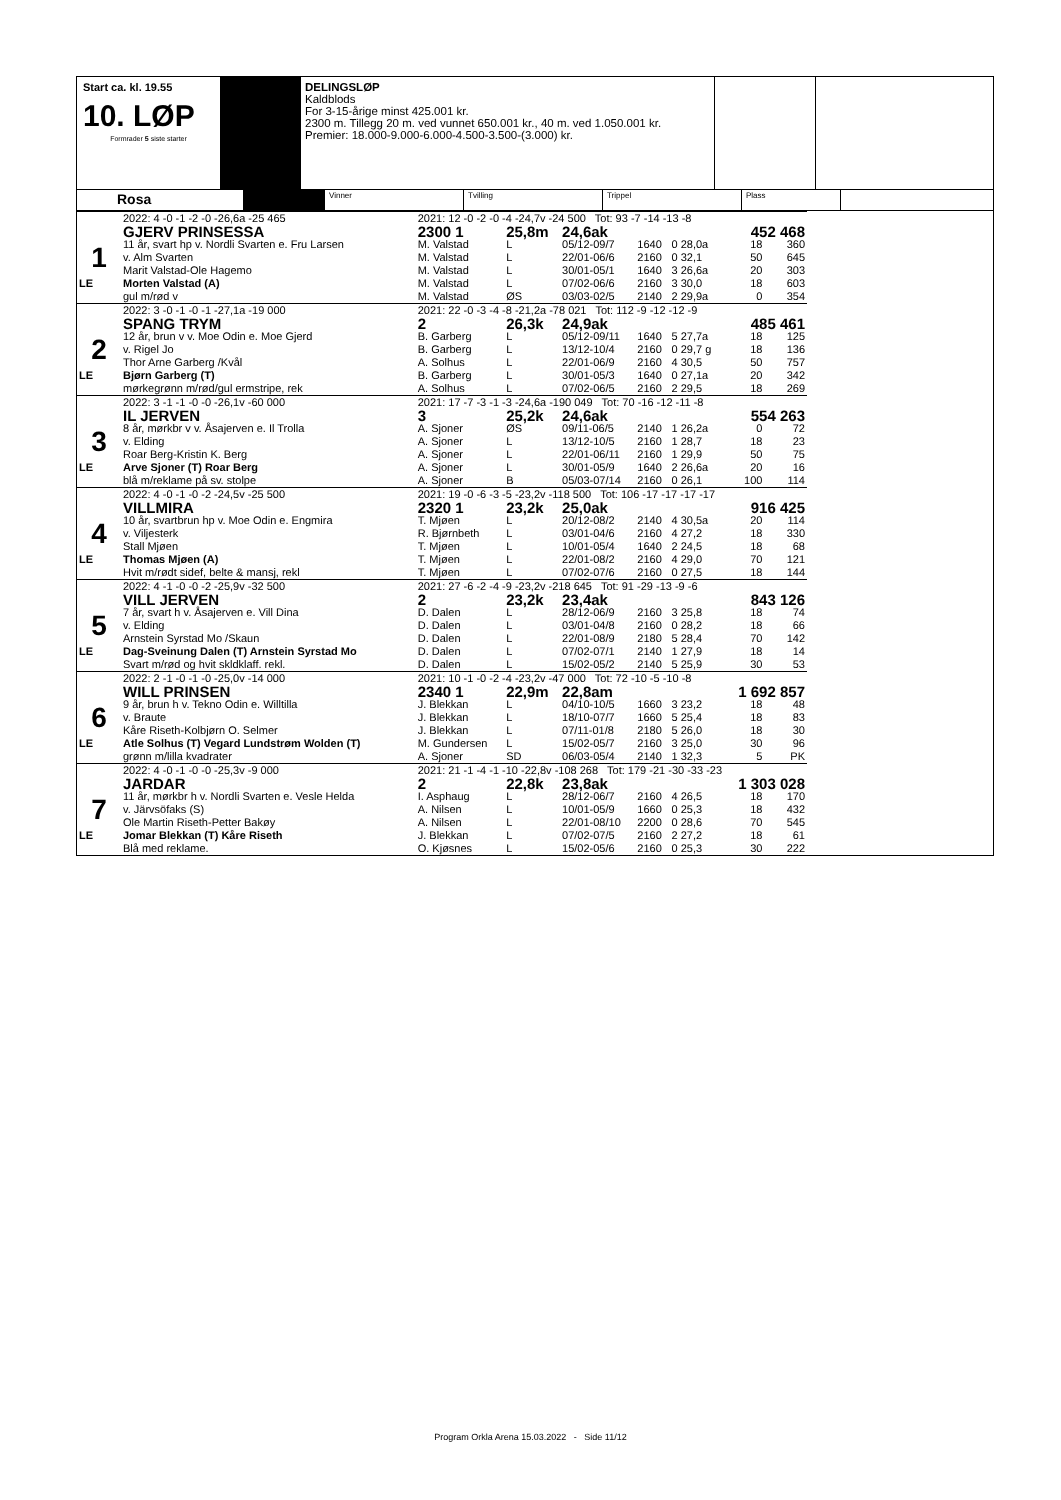Start ca. kl. 19.55
10. LØP
Formrader 5 siste starter
DELINGSLØP
Kaldblods
For 3-15-årige minst 425.001 kr.
2300 m. Tillegg 20 m. ved vunnet 650.001 kr., 40 m. ved 1.050.001 kr.
Premier: 18.000-9.000-6.000-4.500-3.500-(3.000) kr.
Rosa
Vinner Tvilling Trippel Plass
| | 2022: 4 -0 -1 -2 -0 -26,6a -25 465 | | 2021: 12 -0 -2 -0 -4 -24,7v -24 500 Tot: 93 -7 -14 -13 -8 | | | | | | |
| | GJERV PRINSESSA | | 2300 1 | 25,8m | 24,6ak | | | 452 468 | |
| 1 | 11 år, svart hp v. Nordli Svarten e. Fru Larsen | | M. Valstad | L | 05/12-09/7 | 1640 | 0 28,0a | 18 | 360 |
| | v. Alm Svarten | | M. Valstad | L | 22/01-06/6 | 2160 | 0 32,1 | 50 | 645 |
| | Marit Valstad-Ole Hagemo | | M. Valstad | L | 30/01-05/1 | 1640 | 3 26,6a | 20 | 303 |
| LE | Morten Valstad (A) | | M. Valstad | L | 07/02-06/6 | 2160 | 3 30,0 | 18 | 603 |
| | gul m/rød v | | M. Valstad | ØS | 03/03-02/5 | 2140 | 2 29,9a | 0 | 354 |
| | 2022: 3 -0 -1 -0 -1 -27,1a -19 000 | | 2021: 22 -0 -3 -4 -8 -21,2a -78 021 Tot: 112 -9 -12 -12 -9 | | | | | | |
| | SPANG TRYM | | 2 | 26,3k | 24,9ak | | | 485 461 | |
| 2 | 12 år, brun v v. Moe Odin e. Moe Gjerd | | B. Garberg | L | 05/12-09/11 | 1640 | 5 27,7a | 18 | 125 |
| | v. Rigel Jo | | B. Garberg | L | 13/12-10/4 | 2160 | 0 29,7 g | 18 | 136 |
| | Thor Arne Garberg /Kvål | | A. Solhus | L | 22/01-06/9 | 2160 | 4 30,5 | 50 | 757 |
| LE | Bjørn Garberg (T) | | B. Garberg | L | 30/01-05/3 | 1640 | 0 27,1a | 20 | 342 |
| | mørkegrønn m/rød/gul ermstripe, rek | | A. Solhus | L | 07/02-06/5 | 2160 | 2 29,5 | 18 | 269 |
| | 2022: 3 -1 -1 -0 -0 -26,1v -60 000 | | 2021: 17 -7 -3 -1 -3 -24,6a -190 049 Tot: 70 -16 -12 -11 -8 | | | | | | |
| | IL JERVEN | | 3 | 25,2k | 24,6ak | | | 554 263 | |
| 3 | 8 år, mørkbr v v. Åsajerven e. Il Trolla | | A. Sjoner | ØS | 09/11-06/5 | 2140 | 1 26,2a | 0 | 72 |
| | v. Elding | | A. Sjoner | L | 13/12-10/5 | 2160 | 1 28,7 | 18 | 23 |
| | Roar Berg-Kristin K. Berg | | A. Sjoner | L | 22/01-06/11 | 2160 | 1 29,9 | 50 | 75 |
| LE | Arve Sjoner (T) Roar Berg | | A. Sjoner | L | 30/01-05/9 | 1640 | 2 26,6a | 20 | 16 |
| | blå m/reklame på sv. stolpe | | A. Sjoner | B | 05/03-07/14 | 2160 | 0 26,1 | 100 | 114 |
| | 2022: 4 -0 -1 -0 -2 -24,5v -25 500 | | 2021: 19 -0 -6 -3 -5 -23,2v -118 500 Tot: 106 -17 -17 -17 -17 | | | | | | |
| | VILLMIRA | | 2320 1 | 23,2k | 25,0ak | | | 916 425 | |
| 4 | 10 år, svartbrun hp v. Moe Odin e. Engmira | | T. Mjøen | L | 20/12-08/2 | 2140 | 4 30,5a | 20 | 114 |
| | v. Viljesterk | | R. Bjørnbeth | L | 03/01-04/6 | 2160 | 4 27,2 | 18 | 330 |
| | Stall Mjøen | | T. Mjøen | L | 10/01-05/4 | 1640 | 2 24,5 | 18 | 68 |
| LE | Thomas Mjøen (A) | | T. Mjøen | L | 22/01-08/2 | 2160 | 4 29,0 | 70 | 121 |
| | Hvit m/rødt sidef, belte & mansj, rekl | | T. Mjøen | L | 07/02-07/6 | 2160 | 0 27,5 | 18 | 144 |
| | 2022: 4 -1 -0 -0 -2 -25,9v -32 500 | | 2021: 27 -6 -2 -4 -9 -23,2v -218 645 Tot: 91 -29 -13 -9 -6 | | | | | | |
| | VILL JERVEN | | 2 | 23,2k | 23,4ak | | | 843 126 | |
| 5 | 7 år, svart h v. Åsajerven e. Vill Dina | | D. Dalen | L | 28/12-06/9 | 2160 | 3 25,8 | 18 | 74 |
| | v. Elding | | D. Dalen | L | 03/01-04/8 | 2160 | 0 28,2 | 18 | 66 |
| | Arnstein Syrstad Mo /Skaun | | D. Dalen | L | 22/01-08/9 | 2180 | 5 28,4 | 70 | 142 |
| LE | Dag-Sveinung Dalen (T) Arnstein Syrstad Mo | | D. Dalen | L | 07/02-07/1 | 2140 | 1 27,9 | 18 | 14 |
| | Svart m/rød og hvit skldklaff. rekl. | | D. Dalen | L | 15/02-05/2 | 2140 | 5 25,9 | 30 | 53 |
| | 2022: 2 -1 -0 -1 -0 -25,0v -14 000 | | 2021: 10 -1 -0 -2 -4 -23,2v -47 000 Tot: 72 -10 -5 -10 -8 | | | | | | |
| | WILL PRINSEN | | 2340 1 | 22,9m | 22,8am | | | 1 692 857 | |
| 6 | 9 år, brun h v. Tekno Odin e. Willtilla | | J. Blekkan | L | 04/10-10/5 | 1660 | 3 23,2 | 18 | 48 |
| | v. Braute | | J. Blekkan | L | 18/10-07/7 | 1660 | 5 25,4 | 18 | 83 |
| | Kåre Riseth-Kolbjørn O. Selmer | | J. Blekkan | L | 07/11-01/8 | 2180 | 5 26,0 | 18 | 30 |
| LE | Atle Solhus (T) Vegard Lundstrøm Wolden (T) | | M. Gundersen | L | 15/02-05/7 | 2160 | 3 25,0 | 30 | 96 |
| | grønn m/lilla kvadrater | | A. Sjoner | SD | 06/03-05/4 | 2140 | 1 32,3 | 5 | PK |
| | 2022: 4 -0 -1 -0 -0 -25,3v -9 000 | | 2021: 21 -1 -4 -1 -10 -22,8v -108 268 Tot: 179 -21 -30 -33 -23 | | | | | | |
| | JARDAR | | 2 | 22,8k | 23,8ak | | | 1 303 028 | |
| 7 | 11 år, mørkbr h v. Nordli Svarten e. Vesle Helda | | I. Asphaug | L | 28/12-06/7 | 2160 | 4 26,5 | 18 | 170 |
| | v. Järvsöfaks (S) | | A. Nilsen | L | 10/01-05/9 | 1660 | 0 25,3 | 18 | 432 |
| | Ole Martin Riseth-Petter Bakøy | | A. Nilsen | L | 22/01-08/10 | 2200 | 0 28,6 | 70 | 545 |
| LE | Jomar Blekkan (T) Kåre Riseth | | J. Blekkan | L | 07/02-07/5 | 2160 | 2 27,2 | 18 | 61 |
| | Blå med reklame. | | O. Kjøsnes | L | 15/02-05/6 | 2160 | 0 25,3 | 30 | 222 |
Program Orkla Arena 15.03.2022 - Side 11/12